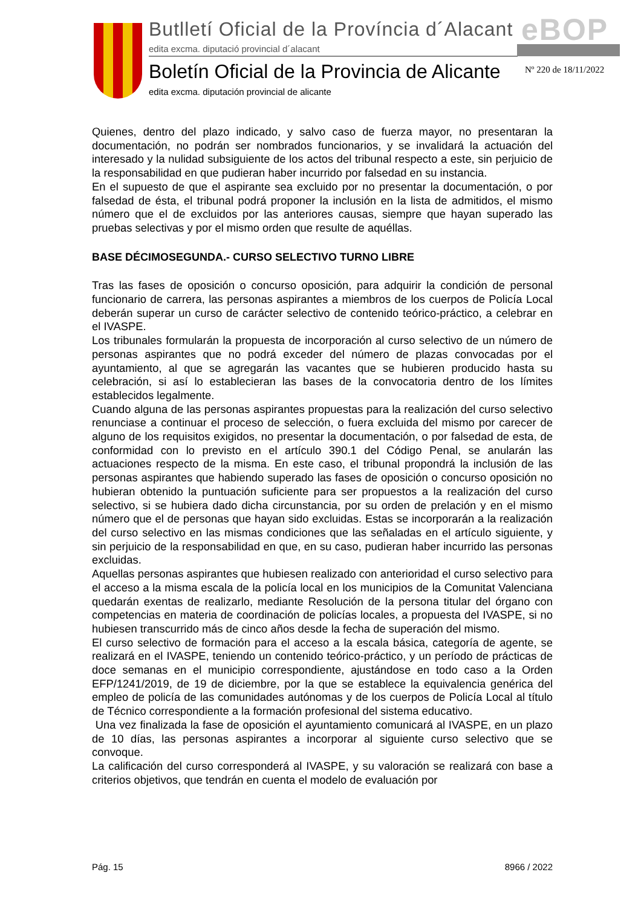Butlletí Oficial de la Província d´Alacant
edita excma. diputació provincial d´alacant
eBOP
Boletín Oficial de la Provincia de Alicante
edita excma. diputación provincial de alicante
Nº 220 de 18/11/2022
Quienes, dentro del plazo indicado, y salvo caso de fuerza mayor, no presentaran la documentación, no podrán ser nombrados funcionarios, y se invalidará la actuación del interesado y la nulidad subsiguiente de los actos del tribunal respecto a este, sin perjuicio de la responsabilidad en que pudieran haber incurrido por falsedad en su instancia.
En el supuesto de que el aspirante sea excluido por no presentar la documentación, o por falsedad de ésta, el tribunal podrá proponer la inclusión en la lista de admitidos, el mismo número que el de excluidos por las anteriores causas, siempre que hayan superado las pruebas selectivas y por el mismo orden que resulte de aquéllas.
BASE DÉCIMOSEGUNDA.- CURSO SELECTIVO TURNO LIBRE
Tras las fases de oposición o concurso oposición, para adquirir la condición de personal funcionario de carrera, las personas aspirantes a miembros de los cuerpos de Policía Local deberán superar un curso de carácter selectivo de contenido teórico-práctico, a celebrar en el IVASPE.
Los tribunales formularán la propuesta de incorporación al curso selectivo de un número de personas aspirantes que no podrá exceder del número de plazas convocadas por el ayuntamiento, al que se agregarán las vacantes que se hubieren producido hasta su celebración, si así lo establecieran las bases de la convocatoria dentro de los límites establecidos legalmente.
Cuando alguna de las personas aspirantes propuestas para la realización del curso selectivo renunciase a continuar el proceso de selección, o fuera excluida del mismo por carecer de alguno de los requisitos exigidos, no presentar la documentación, o por falsedad de esta, de conformidad con lo previsto en el artículo 390.1 del Código Penal, se anularán las actuaciones respecto de la misma. En este caso, el tribunal propondrá la inclusión de las personas aspirantes que habiendo superado las fases de oposición o concurso oposición no hubieran obtenido la puntuación suficiente para ser propuestos a la realización del curso selectivo, si se hubiera dado dicha circunstancia, por su orden de prelación y en el mismo número que el de personas que hayan sido excluidas. Estas se incorporarán a la realización del curso selectivo en las mismas condiciones que las señaladas en el artículo siguiente, y sin perjuicio de la responsabilidad en que, en su caso, pudieran haber incurrido las personas excluidas.
Aquellas personas aspirantes que hubiesen realizado con anterioridad el curso selectivo para el acceso a la misma escala de la policía local en los municipios de la Comunitat Valenciana quedarán exentas de realizarlo, mediante Resolución de la persona titular del órgano con competencias en materia de coordinación de policías locales, a propuesta del IVASPE, si no hubiesen transcurrido más de cinco años desde la fecha de superación del mismo.
El curso selectivo de formación para el acceso a la escala básica, categoría de agente, se realizará en el IVASPE, teniendo un contenido teórico-práctico, y un período de prácticas de doce semanas en el municipio correspondiente, ajustándose en todo caso a la Orden EFP/1241/2019, de 19 de diciembre, por la que se establece la equivalencia genérica del empleo de policía de las comunidades autónomas y de los cuerpos de Policía Local al título de Técnico correspondiente a la formación profesional del sistema educativo.
Una vez finalizada la fase de oposición el ayuntamiento comunicará al IVASPE, en un plazo de 10 días, las personas aspirantes a incorporar al siguiente curso selectivo que se convoque.
La calificación del curso corresponderá al IVASPE, y su valoración se realizará con base a criterios objetivos, que tendrán en cuenta el modelo de evaluación por
Pág. 15 8966 / 2022